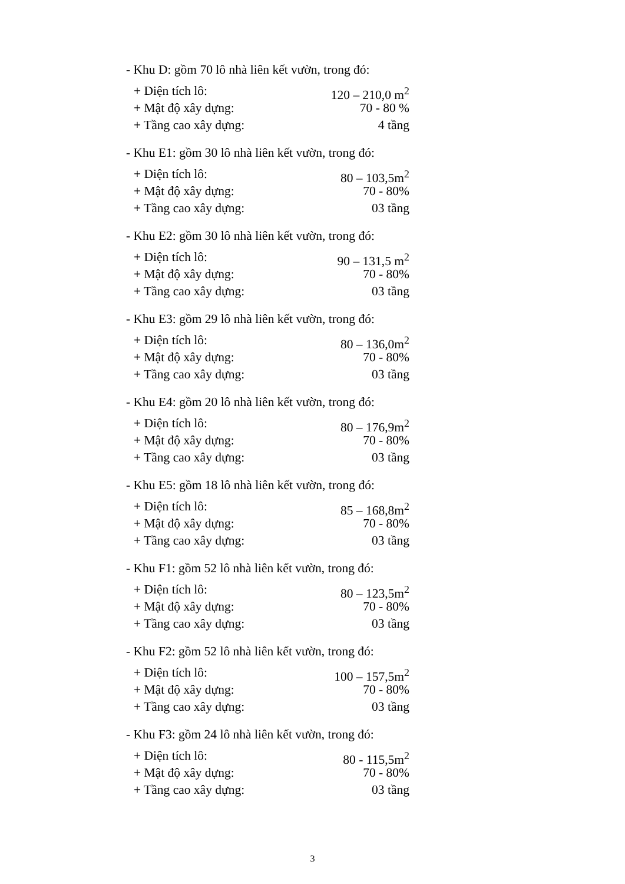- Khu D: gồm 70 lô nhà liên kết vườn, trong đó:
+ Diện tích lô: 120 – 210,0 m<sup>2</sup>
+ Mật độ xây dựng: 70 - 80 %
+ Tầng cao xây dựng: 4 tầng
- Khu E1: gồm 30 lô nhà liên kết vườn, trong đó:
+ Diện tích lô: 80 – 103,5m<sup>2</sup>
+ Mật độ xây dựng: 70 - 80%
+ Tầng cao xây dựng: 03 tầng
- Khu E2: gồm 30 lô nhà liên kết vườn, trong đó:
+ Diện tích lô: 90 – 131,5 m<sup>2</sup>
+ Mật độ xây dựng: 70 - 80%
+ Tầng cao xây dựng: 03 tầng
- Khu E3: gồm 29 lô nhà liên kết vườn, trong đó:
+ Diện tích lô: 80 – 136,0m<sup>2</sup>
+ Mật độ xây dựng: 70 - 80%
+ Tầng cao xây dựng: 03 tầng
- Khu E4: gồm 20 lô nhà liên kết vườn, trong đó:
+ Diện tích lô: 80 – 176,9m<sup>2</sup>
+ Mật độ xây dựng: 70 - 80%
+ Tầng cao xây dựng: 03 tầng
- Khu E5: gồm 18 lô nhà liên kết vườn, trong đó:
+ Diện tích lô: 85 – 168,8m<sup>2</sup>
+ Mật độ xây dựng: 70 - 80%
+ Tầng cao xây dựng: 03 tầng
- Khu F1: gồm 52 lô nhà liên kết vườn, trong đó:
+ Diện tích lô: 80 – 123,5m<sup>2</sup>
+ Mật độ xây dựng: 70 - 80%
+ Tầng cao xây dựng: 03 tầng
- Khu F2: gồm 52 lô nhà liên kết vườn, trong đó:
+ Diện tích lô: 100 – 157,5m<sup>2</sup>
+ Mật độ xây dựng: 70 - 80%
+ Tầng cao xây dựng: 03 tầng
- Khu F3: gồm 24 lô nhà liên kết vườn, trong đó:
+ Diện tích lô: 80 - 115,5m<sup>2</sup>
+ Mật độ xây dựng: 70 - 80%
+ Tầng cao xây dựng: 03 tầng
3